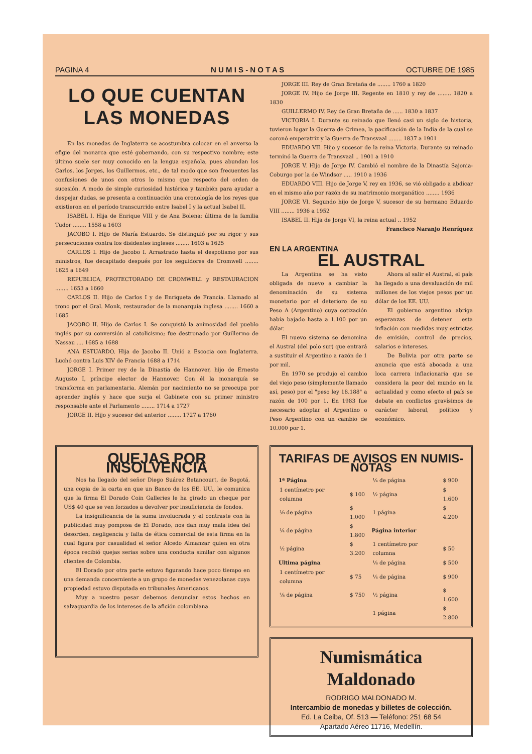PAGINA 4 N U M I S - N O T A S OCTUBRE DE 1985
LO QUE CUENTAN
LAS MONEDAS
En las monedas de Inglaterra se acostumbra colocar en el anverso la efigie del monarca que esté gobernando, con su respectivo nombre; este último suele ser muy conocido en la lengua española, pues abundan los Carlos, los Jorges, los Guillermos, etc., de tal modo que son frecuentes las confusiones de unos con otros lo mismo que respecto del orden de sucesión. A modo de simple curiosidad histórica y también para ayudar a despejar dudas, se presenta a continuación una cronología de los reyes que existieron en el período transcurrido entre Isabel I y la actual Isabel II.
ISABEL I. Hija de Enrique VIII y de Ana Bolena; última de la familia Tudor ........ 1558 a 1603
JACOBO I. Hijo de María Estuardo. Se distinguió por su rigor y sus persecuciones contra los disidentes ingleses ........ 1603 a 1625
CARLOS I. Hijo de Jacobo I. Arrastrado hasta el despotismo por sus ministros, fue decapitado después por los seguidores de Cromwell ........ 1625 a 1649
REPUBLICA, PROTECTORADO DE CROMWELL y RESTAURACION ........ 1653 a 1660
CARLOS II. Hijo de Carlos I y de Enriqueta de Francia. Llamado al trono por el Gral. Monk, restaurador de la monarquía inglesa ........ 1660 a 1685
JACOBO II. Hijo de Carlos I. Se conquistó la animosidad del pueblo inglés por su conversión al catolicismo; fue destronado por Guillermo de Nassau .... 1685 a 1688
ANA ESTUARDO. Hija de Jacobo II. Unió a Escocia con Inglaterra. Luchó contra Luis XIV de Francia 1688 a 1714
JORGE I. Primer rey de la Dinastía de Hannover, hijo de Ernesto Augusto I, príncipe elector de Hannover. Con él la monarquía se transforma en parlamentaria. Alemán por nacimiento no se preocupa por aprender inglés y hace que surja el Gabinete con su primer ministro responsable ante el Parlamento ........ 1714 a 1727
JORGE II. Hijo y sucesor del anterior ........ 1727 a 1760
JORGE III. Rey de Gran Bretaña de ........ 1760 a 1820
JORGE IV. Hijo de Jorge III. Regente en 1810 y rey de ........ 1820 a 1830
GUILLERMO IV. Rey de Gran Bretaña de ...... 1830 a 1837
VICTORIA I. Durante su reinado que llenó casi un siglo de historia, tuvieron lugar la Guerra de Crimea, la pacificación de la India de la cual se coronó emperatriz y la Guerra de Transvaal ........ 1837 a 1901
EDUARDO VII. Hijo y sucesor de la reina Victoria. Durante su reinado terminó la Guerra de Transvaal .. 1901 a 1910
JORGE V. Hijo de Jorge IV. Cambió el nombre de la Dinastía Sajonia-Coburgo por la de Windsor ..... 1910 a 1936
EDUARDO VIII. Hijo de Jorge V, rey en 1936, se vió obligado a abdicar en el mismo año por razón de su matrimonio morganático ........ 1936
JORGE VI. Segundo hijo de Jorge V, sucesor de su hermano Eduardo VIII ........ 1936 a 1952
ISABEL II. Hija de Jorge VI, la reina actual .. 1952
Francisco Naranjo Henríquez
EN LA ARGENTINA
EL AUSTRAL
La Argentina se ha visto obligada de nuevo a cambiar la denominación de su sistema monetario por el deterioro de su Peso A (Argentino) cuya cotización había bajado hasta a 1.100 por un dólar.
El nuevo sistema se denomina el Austral (del polo sur) que entrará a sustituír el Argentino a razón de 1 por mil.
En 1970 se produjo el cambio del viejo peso (simplemente llamado así, peso) por el "peso ley 18.188" a razón de 100 por 1. En 1983 fue necesario adoptar el Argentino o Peso Argentino con un cambio de 10.000 por 1.
Ahora al salir el Austral, el país ha llegado a una devaluación de mil millones de los viejos pesos por un dólar de los EE. UU.
El gobierno argentino abriga esperanzas de detener esta inflación con medidas muy estrictas de emisión, control de precios, salarios e intereses.
De Bolivia por otra parte se anuncia que está abocada a una loca carrera inflacionaria que se considera la peor del mundo en la actualidad y como efecto el país se debate en conflictos gravísimos de carácter laboral, político y económico.
QUEJAS POR INSOLVENCIA
Nos ha llegado del señor Diego Suárez Betancourt, de Bogotá, una copia de la carta en que un Banco de los EE. UU., le comunica que la firma El Dorado Coin Galleries le ha girado un cheque por US$ 40 que se ven forzados a devolver por insuficiencia de fondos.
La insignificancia de la suma involucrada y el contraste con la publicidad muy pomposa de El Dorado, nos dan muy mala idea del desorden, negligencia y falta de ética comercial de esta firma en la cual figura por casualidad el señor Alcedo Almanzar quien en otra época recibió quejas serias sobre una conducta similar con algunos clientes de Colombia.
El Dorado por otra parte estuvo figurando hace poco tiempo en una demanda concerniente a un grupo de monedas venezolanas cuya propiedad estuvo disputada en tribunales Americanos.
Muy a nuestro pesar debemos denunciar estos hechos en salvaguardia de los intereses de la afición colombiana.
TARIFAS DE AVISOS EN NUMIS-NOTAS
| 1ª Página | | ¼ de página | $ 900 |
| 1 centímetro por columna | $ 100 | ½ página | $ 1.600 |
| ⅛ de página | $ 1.000 | 1 página | $ 4.200 |
| ¼ de página | $ 1.800 | Página interior | |
| ½ página | $ 3.200 | 1 centímetro por columna | $ 50 |
| Ultima página | | ⅛ de página | $ 500 |
| 1 centímetro por columna | $ 75 | ¼ de página | $ 900 |
| ⅛ de página | $ 750 | ½ página | $ 1.600 |
| | | 1 página | $ 2.800 |
Numismática Maldonado
RODRIGO MALDONADO M.
Intercambio de monedas y billetes de colección.
Ed. La Ceiba, Of. 513 — Teléfono: 251 68 54
Apartado Aéreo 11716, Medellín.